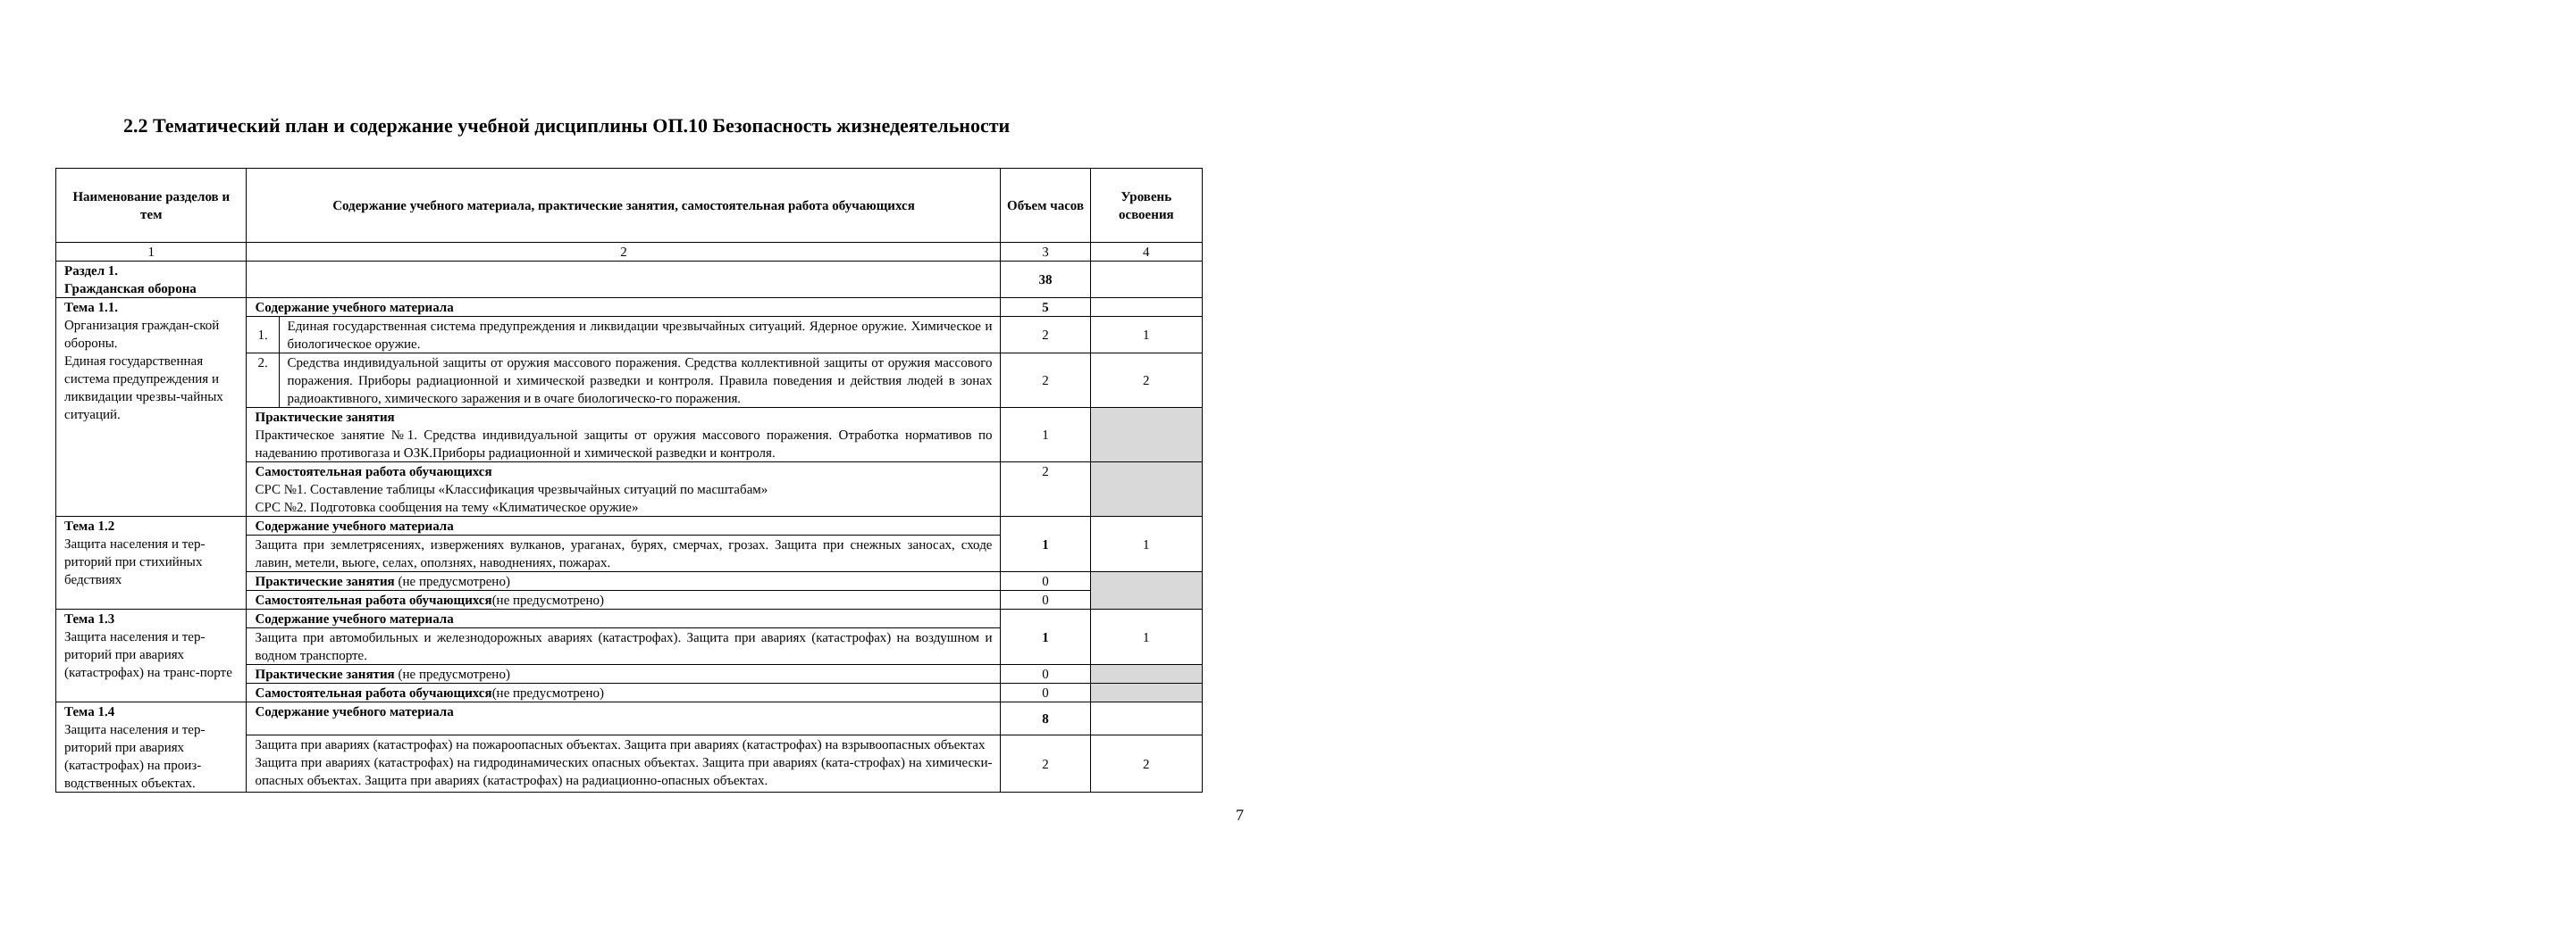2.2 Тематический план и содержание учебной дисциплины ОП.10 Безопасность жизнедеятельности
| Наименование разделов и тем | Содержание учебного материала, практические занятия, самостоятельная работа обучающихся | | Объем часов | Уровень освоения |
| --- | --- | --- | --- | --- |
| 1 | 2 | | 3 | 4 |
| Раздел 1. Гражданская оборона | | | 38 | |
| Тема 1.1. Организация граждан-ской обороны. Единая государственная система предупреждения и ликвидации чрезвы-чайных ситуаций. | Содержание учебного материала | | 5 | |
| | 1. | Единая государственная система предупреждения и ликвидации чрезвычайных ситуаций. Ядерное оружие. Химическое и биологическое оружие. | 2 | 1 |
| | 2. | Средства индивидуальной защиты от оружия массового поражения. Средства коллективной защиты от оружия массового поражения. Приборы радиационной и химической разведки и контроля. Правила поведения и действия людей в зонах радиоактивного, химического заражения и в очаге биологическо-го поражения. | 2 | 2 |
| | Практические занятия Практическое занятие №1. Средства индивидуальной защиты от оружия массового поражения. Отработка нормативов по надеванию противогаза и ОЗК.Приборы радиационной и химической разведки и контроля. | | 1 | |
| | Самостоятельная работа обучающихся СРС №1. Составление таблицы «Классификация чрезвычайных ситуаций по масштабам» СРС №2. Подготовка сообщения на тему «Климатическое оружие» | | 2 | |
| Тема 1.2 Защита населения и тер-риторий при стихийных бедствиях | Содержание учебного материала | | 1 | 1 |
| | Защита при землетрясениях, извержениях вулканов, ураганах, бурях, смерчах, грозах. Защита при снежных заносах, сходе лавин, метели, вьюге, селах, оползнях, наводнениях, пожарах. | | | |
| | Практические занятия (не предусмотрено) | | 0 | |
| | Самостоятельная работа обучающихся (не предусмотрено) | | 0 | |
| Тема 1.3 Защита населения и тер-риторий при авариях (катастрофах) на транс-порте | Содержание учебного материала | | 1 | 1 |
| | Защита при автомобильных и железнодорожных авариях (катастрофах). Защита при авариях (катастрофах) на воздушном и водном транспорте. | | | |
| | Практические занятия (не предусмотрено) | | 0 | |
| | Самостоятельная работа обучающихся (не предусмотрено) | | 0 | |
| Тема 1.4 Защита населения и тер-риторий при авариях (катастрофах) на произ-водственных объектах. | Содержание учебного материала | | 8 | |
| | Защита при авариях (катастрофах) на пожароопасных объектах. Защита при авариях (катастрофах) на взрывоопасных объектах Защита при авариях (катастрофах) на гидродинамических опасных объектах. Защита при авариях (ката-строфах) на химически-опасных объектах. Защита при авариях (катастрофах) на радиационно-опасных объектах. | | 2 | 2 |
7